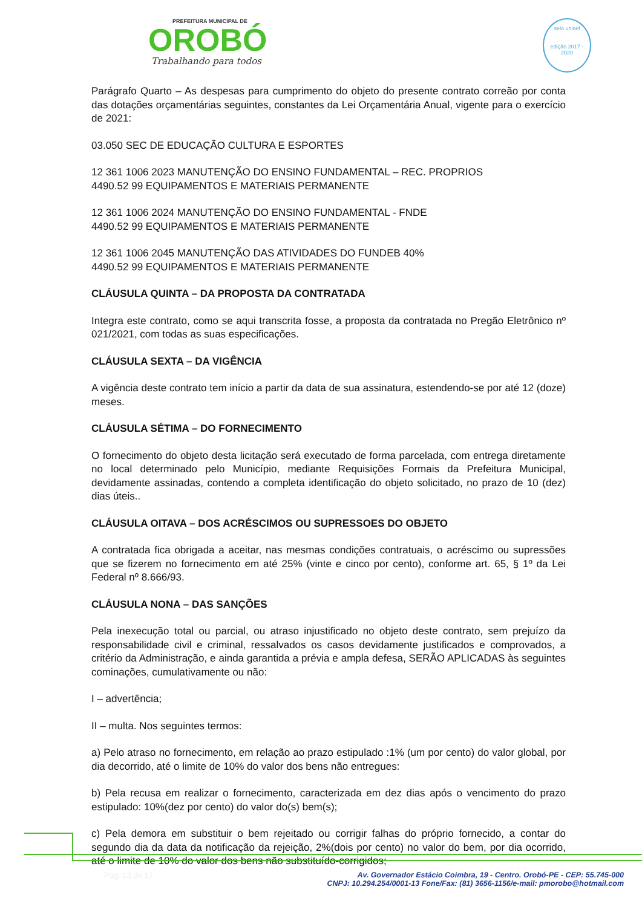PREFEITURA MUNICIPAL DE
OROBÓ
Trabalhando para todos
selo unicef
edição 2017 - 2020
Parágrafo Quarto – As despesas para cumprimento do objeto do presente contrato correão por conta das dotações orçamentárias seguintes, constantes da Lei Orçamentária Anual, vigente para o exercício de 2021:
03.050 SEC DE EDUCAÇÃO CULTURA E ESPORTES
12 361 1006 2023 MANUTENÇÃO DO ENSINO FUNDAMENTAL – REC. PROPRIOS
4490.52 99 EQUIPAMENTOS E MATERIAIS PERMANENTE
12 361 1006 2024 MANUTENÇÃO DO ENSINO FUNDAMENTAL - FNDE
4490.52 99 EQUIPAMENTOS E MATERIAIS PERMANENTE
12 361 1006 2045 MANUTENÇÃO DAS ATIVIDADES DO FUNDEB 40%
4490.52 99 EQUIPAMENTOS E MATERIAIS PERMANENTE
CLÁUSULA QUINTA – DA PROPOSTA DA CONTRATADA
Integra este contrato, como se aqui transcrita fosse, a proposta da contratada no Pregão Eletrônico nº 021/2021, com todas as suas especificações.
CLÁUSULA SEXTA – DA VIGÊNCIA
A vigência deste contrato tem início a partir da data de sua assinatura, estendendo-se por até 12 (doze) meses.
CLÁUSULA SÉTIMA – DO FORNECIMENTO
O fornecimento do objeto desta licitação será executado de forma parcelada, com entrega diretamente no local determinado pelo Município, mediante Requisições Formais da Prefeitura Municipal, devidamente assinadas, contendo a completa identificação do objeto solicitado, no prazo de 10 (dez) dias úteis..
CLÁUSULA OITAVA – DOS ACRÉSCIMOS OU SUPRESSOES DO OBJETO
A contratada fica obrigada a aceitar, nas mesmas condições contratuais, o acréscimo ou supressões que se fizerem no fornecimento em até 25% (vinte e cinco por cento), conforme art. 65, § 1º da Lei Federal nº 8.666/93.
CLÁUSULA NONA – DAS SANÇÕES
Pela inexecução total ou parcial, ou atraso injustificado no objeto deste contrato, sem prejuízo da responsabilidade civil e criminal, ressalvados os casos devidamente justificados e comprovados, a critério da Administração, e ainda garantida a prévia e ampla defesa, SERÃO APLICADAS às seguintes cominações, cumulativamente ou não:
I – advertência;
II – multa. Nos seguintes termos:
a) Pelo atraso no fornecimento, em relação ao prazo estipulado :1% (um por cento) do valor global, por dia decorrido, até o limite de 10% do valor dos bens não entregues:
b) Pela recusa em realizar o fornecimento, caracterizada em dez dias após o vencimento do prazo estipulado: 10%(dez por cento) do valor do(s) bem(s);
c) Pela demora em substituir o bem rejeitado ou corrigir falhas do próprio fornecido, a contar do segundo dia da data da notificação da rejeição, 2%(dois por cento) no valor do bem, por dia ocorrido, até o limite de 10% do valor dos bens não substituído-corrigidos;
Pág. 13 de 17
Av. Governador Estácio Coimbra, 19 - Centro. Orobó-PE - CEP: 55.745-000
CNPJ: 10.294.254/0001-13 Fone/Fax: (81) 3656-1156/e-mail: pmorobo@hotmail.com